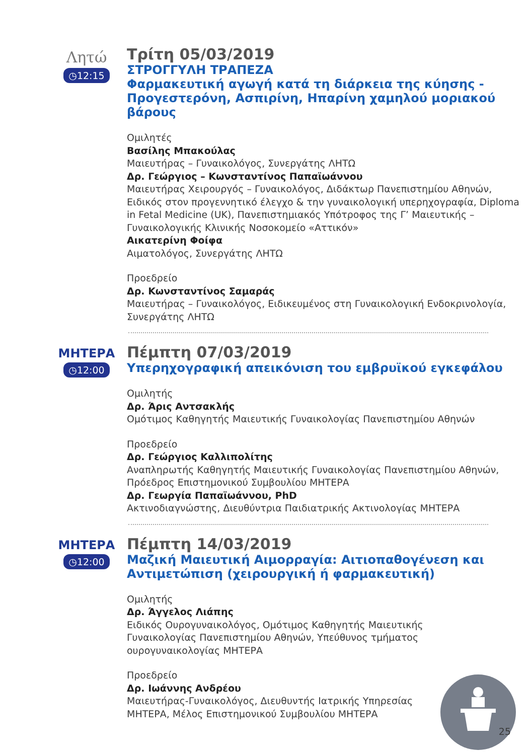Λητώ
◷12:15
Τρίτη 05/03/2019
ΣΤΡΟΓΓΥΛΗ ΤΡΑΠΕΖΑ
Φαρμακευτική αγωγή κατά τη διάρκεια της κύησης - Προγεστερόνη, Ασπιρίνη, Ηπαρίνη χαμηλού μοριακού βάρους
Ομιλητές
Βασίλης Μπακούλας
Μαιευτήρας – Γυναικολόγος, Συνεργάτης ΛΗΤΩ
Δρ. Γεώργιος – Κωνσταντίνος Παπαϊωάννου
Μαιευτήρας Χειρουργός – Γυναικολόγος, Διδάκτωρ Πανεπιστημίου Αθηνών, Ειδικός στον προγεννητικό έλεγχο & την γυναικολογική υπερηχογραφία, Diploma in Fetal Medicine (UK), Πανεπιστημιακός Υπότροφος της Γ’ Μαιευτικής – Γυναικολογικής Κλινικής Νοσοκομείο «Αττικόν»
Αικατερίνη Φοίφα
Αιματολόγος, Συνεργάτης ΛΗΤΩ
Προεδρείο
Δρ. Κωνσταντίνος Σαμαράς
Μαιευτήρας – Γυναικολόγος, Ειδικευμένος στη Γυναικολογική Ενδοκρινολογία, Συνεργάτης ΛΗΤΩ
ΜΗΤΕΡΑ
◷12:00
Πέμπτη 07/03/2019
Υπερηχογραφική απεικόνιση του εμβρυϊκού εγκεφάλου
Ομιλητής
Δρ. Άρις Αντσακλής
Ομότιμος Καθηγητής Μαιευτικής Γυναικολογίας Πανεπιστημίου Αθηνών
Προεδρείο
Δρ. Γεώργιος Καλλιπολίτης
Αναπληρωτής Καθηγητής Μαιευτικής Γυναικολογίας Πανεπιστημίου Αθηνών, Πρόεδρος Επιστημονικού Συμβουλίου ΜΗΤΕΡΑ
Δρ. Γεωργία Παπαϊωάννου, PhD
Ακτινοδιαγνώστης, Διευθύντρια Παιδιατρικής Ακτινολογίας ΜΗΤΕΡΑ
ΜΗΤΕΡΑ
◷12:00
Πέμπτη 14/03/2019
Μαζική Μαιευτική Αιμορραγία: Αιτιοπαθογένεση και Αντιμετώπιση (χειρουργική ή φαρμακευτική)
Ομιλητής
Δρ. Άγγελος Λιάπης
Ειδικός Ουρογυναικολόγος, Ομότιμος Καθηγητής Μαιευτικής Γυναικολογίας Πανεπιστημίου Αθηνών, Υπεύθυνος τμήματος ουρογυναικολογίας ΜΗΤΕΡΑ
Προεδρείο
Δρ. Ιωάννης Ανδρέου
Μαιευτήρας-Γυναικολόγος, Διευθυντής Ιατρικής Υπηρεσίας ΜΗΤΕΡΑ, Μέλος Επιστημονικού Συμβουλίου ΜΗΤΕΡΑ
25